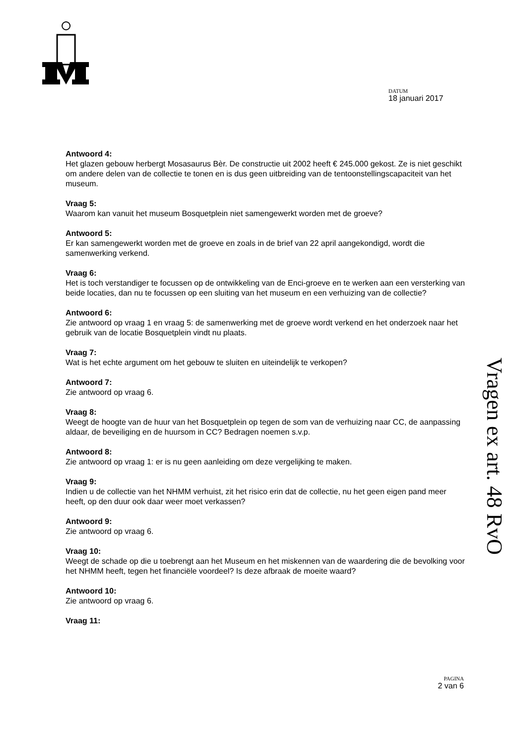DATUM
18 januari 2017
Antwoord 4:
Het glazen gebouw herbergt Mosasaurus Bèr. De constructie uit 2002 heeft € 245.000 gekost. Ze is niet geschikt om andere delen van de collectie te tonen en is dus geen uitbreiding van de tentoonstellingscapaciteit van het museum.
Vraag 5:
Waarom kan vanuit het museum Bosquetplein niet samengewerkt worden met de groeve?
Antwoord 5:
Er kan samengewerkt worden met de groeve en zoals in de brief van 22 april aangekondigd, wordt die samenwerking verkend.
Vraag 6:
Het is toch verstandiger te focussen op de ontwikkeling van de Enci-groeve en te werken aan een versterking van beide locaties, dan nu te focussen op een sluiting van het museum en een verhuizing van de collectie?
Antwoord 6:
Zie antwoord op vraag 1 en vraag 5: de samenwerking met de groeve wordt verkend en het onderzoek naar het gebruik van de locatie Bosquetplein vindt nu plaats.
Vraag 7:
Wat is het echte argument om het gebouw te sluiten en uiteindelijk te verkopen?
Antwoord 7:
Zie antwoord op vraag 6.
Vraag 8:
Weegt de hoogte van de huur van het Bosquetplein op tegen de som van de verhuizing naar CC, de aanpassing aldaar, de beveiliging en de huursom in CC? Bedragen noemen s.v.p.
Antwoord 8:
Zie antwoord op vraag 1: er is nu geen aanleiding om deze vergelijking te maken.
Vraag 9:
Indien u de collectie van het NHMM verhuist, zit het risico erin dat de collectie, nu het geen eigen pand meer heeft, op den duur ook daar weer moet verkassen?
Antwoord 9:
Zie antwoord op vraag 6.
Vraag 10:
Weegt de schade op die u toebrengt aan het Museum en het miskennen van de waardering die de bevolking voor het NHMM heeft, tegen het financiële voordeel? Is deze afbraak de moeite waard?
Antwoord 10:
Zie antwoord op vraag 6.
Vraag 11:
Vragen ex art. 48 RvO
PAGINA
2 van 6